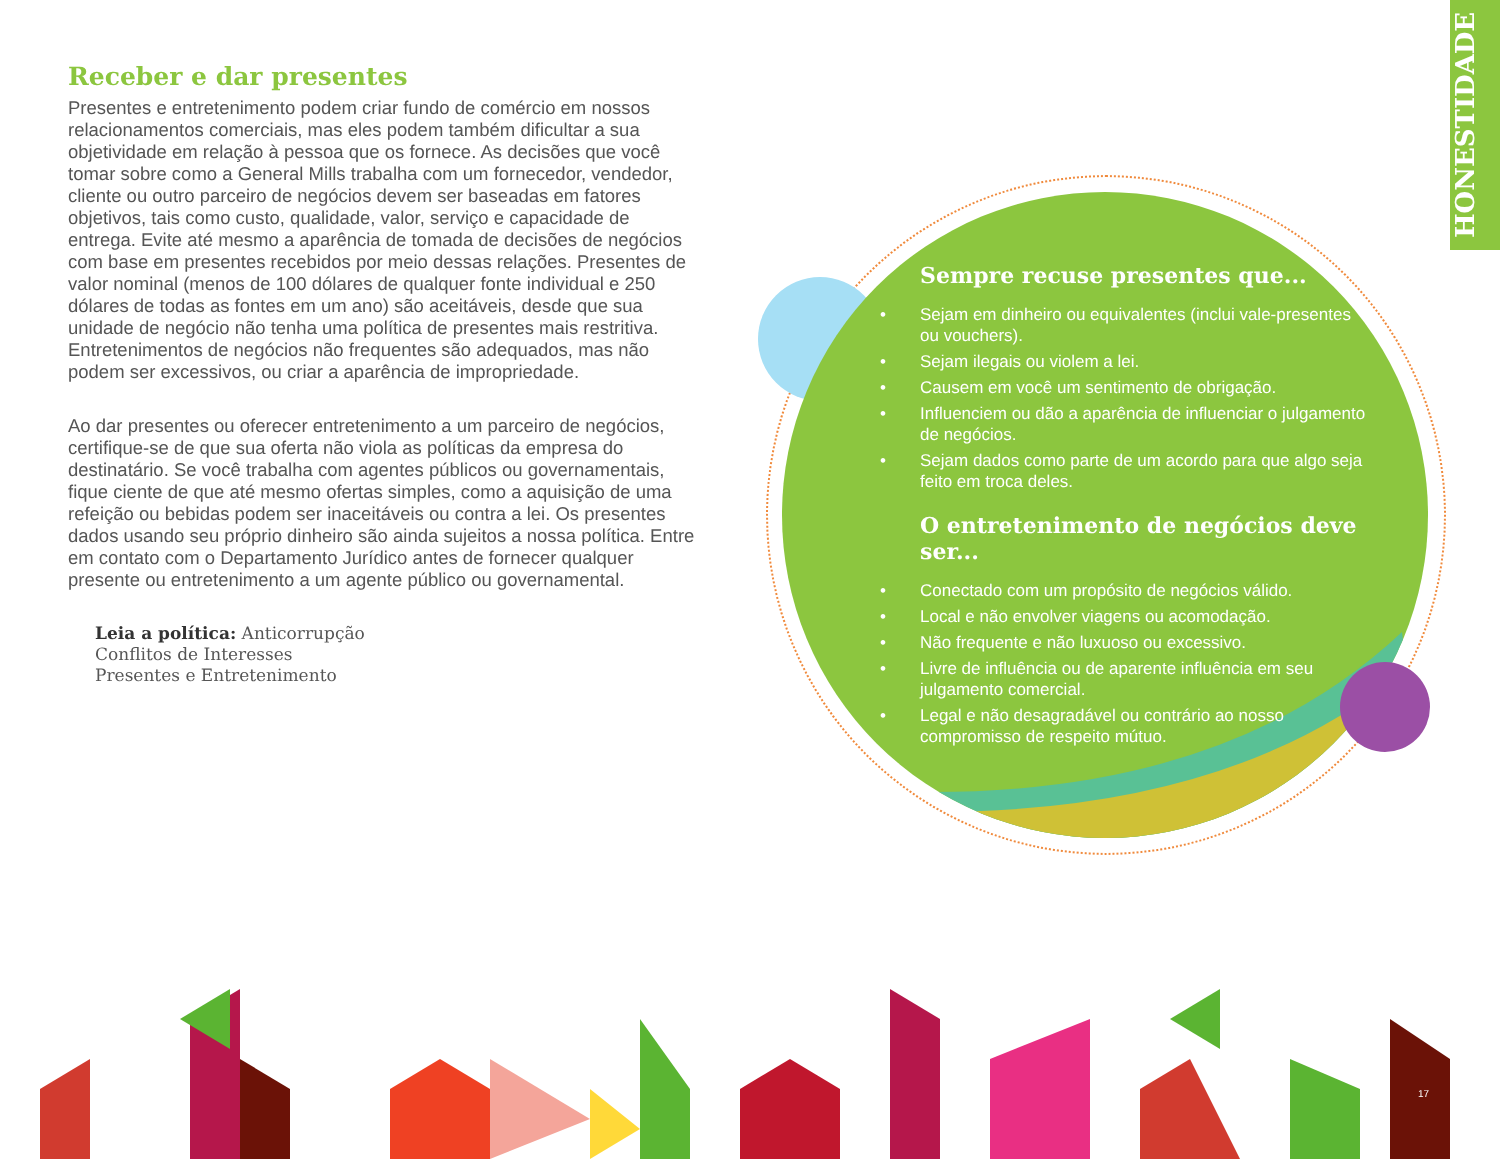HONESTIDADE
Receber e dar presentes
Presentes e entretenimento podem criar fundo de comércio em nossos relacionamentos comerciais, mas eles podem também dificultar a sua objetividade em relação à pessoa que os fornece. As decisões que você tomar sobre como a General Mills trabalha com um fornecedor, vendedor, cliente ou outro parceiro de negócios devem ser baseadas em fatores objetivos, tais como custo, qualidade, valor, serviço e capacidade de entrega. Evite até mesmo a aparência de tomada de decisões de negócios com base em presentes recebidos por meio dessas relações. Presentes de valor nominal (menos de 100 dólares de qualquer fonte individual e 250 dólares de todas as fontes em um ano) são aceitáveis, desde que sua unidade de negócio não tenha uma política de presentes mais restritiva. Entretenimentos de negócios não frequentes são adequados, mas não podem ser excessivos, ou criar a aparência de impropriedade.
Ao dar presentes ou oferecer entretenimento a um parceiro de negócios, certifique-se de que sua oferta não viola as políticas da empresa do destinatário. Se você trabalha com agentes públicos ou governamentais, fique ciente de que até mesmo ofertas simples, como a aquisição de uma refeição ou bebidas podem ser inaceitáveis ou contra a lei. Os presentes dados usando seu próprio dinheiro são ainda sujeitos a nossa política. Entre em contato com o Departamento Jurídico antes de fornecer qualquer presente ou entretenimento a um agente público ou governamental.
Leia a política: Anticorrupção
Conflitos de Interesses
Presentes e Entretenimento
Sempre recuse presentes que...
• Sejam em dinheiro ou equivalentes (inclui vale-presentes ou vouchers).
• Sejam ilegais ou violem a lei.
• Causem em você um sentimento de obrigação.
• Influenciem ou dão a aparência de influenciar o julgamento de negócios.
• Sejam dados como parte de um acordo para que algo seja feito em troca deles.
O entretenimento de negócios deve ser...
• Conectado com um propósito de negócios válido.
• Local e não envolver viagens ou acomodação.
• Não frequente e não luxuoso ou excessivo.
• Livre de influência ou de aparente influência em seu julgamento comercial.
• Legal e não desagradável ou contrário ao nosso compromisso de respeito mútuo.
17